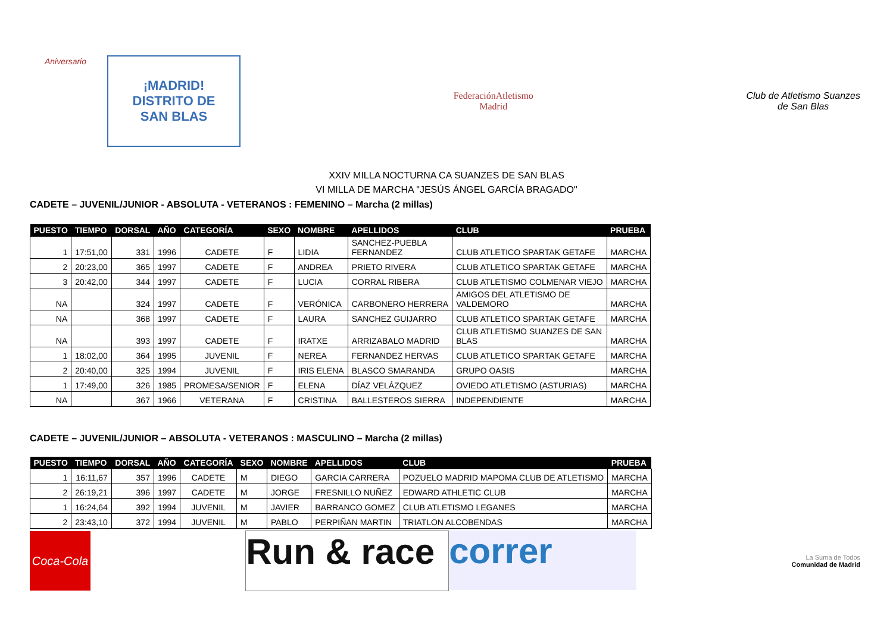Aniversario
¡MADRID!
DISTRITO DE
SAN BLAS
FederaciónAtletismo
Madrid
Club de Atletismo Suanzes
de San Blas
XXIV MILLA NOCTURNA CA SUANZES DE SAN BLAS
VI MILLA DE MARCHA "JESÚS ÁNGEL GARCÍA BRAGADO"
CADETE – JUVENIL/JUNIOR - ABSOLUTA - VETERANOS : FEMENINO – Marcha (2 millas)
| PUESTO | TIEMPO | DORSAL | AÑO | CATEGORÍA | SEXO | NOMBRE | APELLIDOS | CLUB | PRUEBA |
| --- | --- | --- | --- | --- | --- | --- | --- | --- | --- |
| 1 | 17:51,00 | 331 | 1996 | CADETE | F | LIDIA | SANCHEZ-PUEBLA FERNANDEZ | CLUB ATLETICO SPARTAK GETAFE | MARCHA |
| 2 | 20:23,00 | 365 | 1997 | CADETE | F | ANDREA | PRIETO RIVERA | CLUB ATLETICO SPARTAK GETAFE | MARCHA |
| 3 | 20:42,00 | 344 | 1997 | CADETE | F | LUCIA | CORRAL RIBERA | CLUB ATLETISMO COLMENAR VIEJO | MARCHA |
| NA | | 324 | 1997 | CADETE | F | VERÓNICA | CARBONERO HERRERA | AMIGOS DEL ATLETISMO DE VALDEMORO | MARCHA |
| NA | | 368 | 1997 | CADETE | F | LAURA | SANCHEZ GUIJARRO | CLUB ATLETICO SPARTAK GETAFE | MARCHA |
| NA | | 393 | 1997 | CADETE | F | IRATXE | ARRIZABALO MADRID | CLUB ATLETISMO SUANZES DE SAN BLAS | MARCHA |
| 1 | 18:02,00 | 364 | 1995 | JUVENIL | F | NEREA | FERNANDEZ HERVAS | CLUB ATLETICO SPARTAK GETAFE | MARCHA |
| 2 | 20:40,00 | 325 | 1994 | JUVENIL | F | IRIS ELENA | BLASCO SMARANDA | GRUPO OASIS | MARCHA |
| 1 | 17:49,00 | 326 | 1985 | PROMESA/SENIOR | F | ELENA | DÍAZ VELÁZQUEZ | OVIEDO ATLETISMO (ASTURIAS) | MARCHA |
| NA | | 367 | 1966 | VETERANA | F | CRISTINA | BALLESTEROS SIERRA | INDEPENDIENTE | MARCHA |
CADETE – JUVENIL/JUNIOR – ABSOLUTA - VETERANOS : MASCULINO – Marcha (2 millas)
| PUESTO | TIEMPO | DORSAL | AÑO | CATEGORÍA | SEXO | NOMBRE | APELLIDOS | CLUB | PRUEBA |
| --- | --- | --- | --- | --- | --- | --- | --- | --- | --- |
| 1 | 16:11,67 | 357 | 1996 | CADETE | M | DIEGO | GARCIA CARRERA | POZUELO MADRID MAPOMA CLUB DE ATLETISMO | MARCHA |
| 2 | 26:19,21 | 396 | 1997 | CADETE | M | JORGE | FRESNILLO NUÑEZ | EDWARD ATHLETIC CLUB | MARCHA |
| 1 | 16:24,64 | 392 | 1994 | JUVENIL | M | JAVIER | BARRANCO GOMEZ | CLUB ATLETISMO LEGANES | MARCHA |
| 2 | 23:43,10 | 372 | 1994 | JUVENIL | M | PABLO | PERPIÑAN MARTIN | TRIATLON ALCOBENDAS | MARCHA |
Coca-Cola
Run & race
correr
La Suma de Todos
Comunidad de Madrid